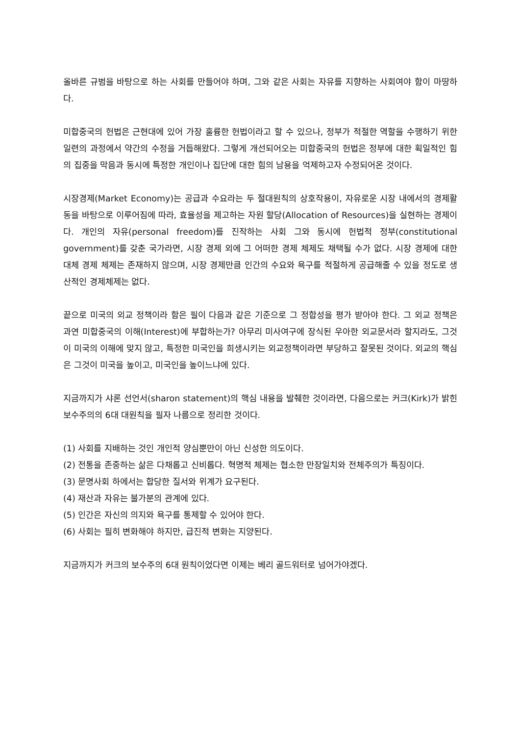올바른 규범을 바탕으로 하는 사회를 만들어야 하며, 그와 같은 사회는 자유를 지향하는 사회여야 함이 마땅하다.
미합중국의 헌법은 근현대에 있어 가장 훌륭한 헌법이라고 할 수 있으나, 정부가 적절한 역할을 수행하기 위한 일련의 과정에서 약간의 수정을 거듭해왔다. 그렇게 개선되어오는 미합중국의 헌법은 정부에 대한 획일적인 힘의 집중을 막음과 동시에 특정한 개인이나 집단에 대한 힘의 남용을 억제하고자 수정되어온 것이다.
시장경제(Market Economy)는 공급과 수요라는 두 절대원칙의 상호작용이, 자유로운 시장 내에서의 경제활동을 바탕으로 이루어짐에 따라, 효율성을 제고하는 자원 할당(Allocation of Resources)을 실현하는 경제이다. 개인의 자유(personal freedom)를 진작하는 사회 그와 동시에 헌법적 정부(constitutional government)를 갖춘 국가라면, 시장 경제 외에 그 어떠한 경제 체제도 채택될 수가 없다. 시장 경제에 대한 대체 경제 체제는 존재하지 않으며, 시장 경제만큼 인간의 수요와 욕구를 적절하게 공급해줄 수 있을 정도로 생산적인 경제체제는 없다.
끝으로 미국의 외교 정책이라 함은 필이 다음과 같은 기준으로 그 정합성을 평가 받아야 한다. 그 외교 정책은 과연 미합중국의 이해(Interest)에 부합하는가? 아무리 미사여구에 장식된 우아한 외교문서라 할지라도, 그것이 미국의 이해에 맞지 않고, 특정한 미국인을 희생시키는 외교정책이라면 부당하고 잘못된 것이다. 외교의 핵심은 그것이 미국을 높이고, 미국인을 높이느냐에 있다.
지금까지가 샤론 선언서(sharon statement)의 핵심 내용을 발췌한 것이라면, 다음으로는 커크(Kirk)가 밝힌 보수주의의 6대 대원칙을 필자 나름으로 정리한 것이다.
(1) 사회를 지배하는 것인 개인적 양심뿐만이 아닌 신성한 의도이다.
(2) 전통을 존중하는 삶은 다채롭고 신비롭다. 혁명적 체제는 협소한 만장일치와 전체주의가 특징이다.
(3) 문명사회 하에서는 합당한 질서와 위계가 요구된다.
(4) 재산과 자유는 불가분의 관계에 있다.
(5) 인간은 자신의 의지와 욕구를 통제할 수 있어야 한다.
(6) 사회는 필히 변화해야 하지만, 급진적 변화는 지양된다.
지금까지가 커크의 보수주의 6대 원칙이었다면 이제는 베리 골드워터로 넘어가야겠다.